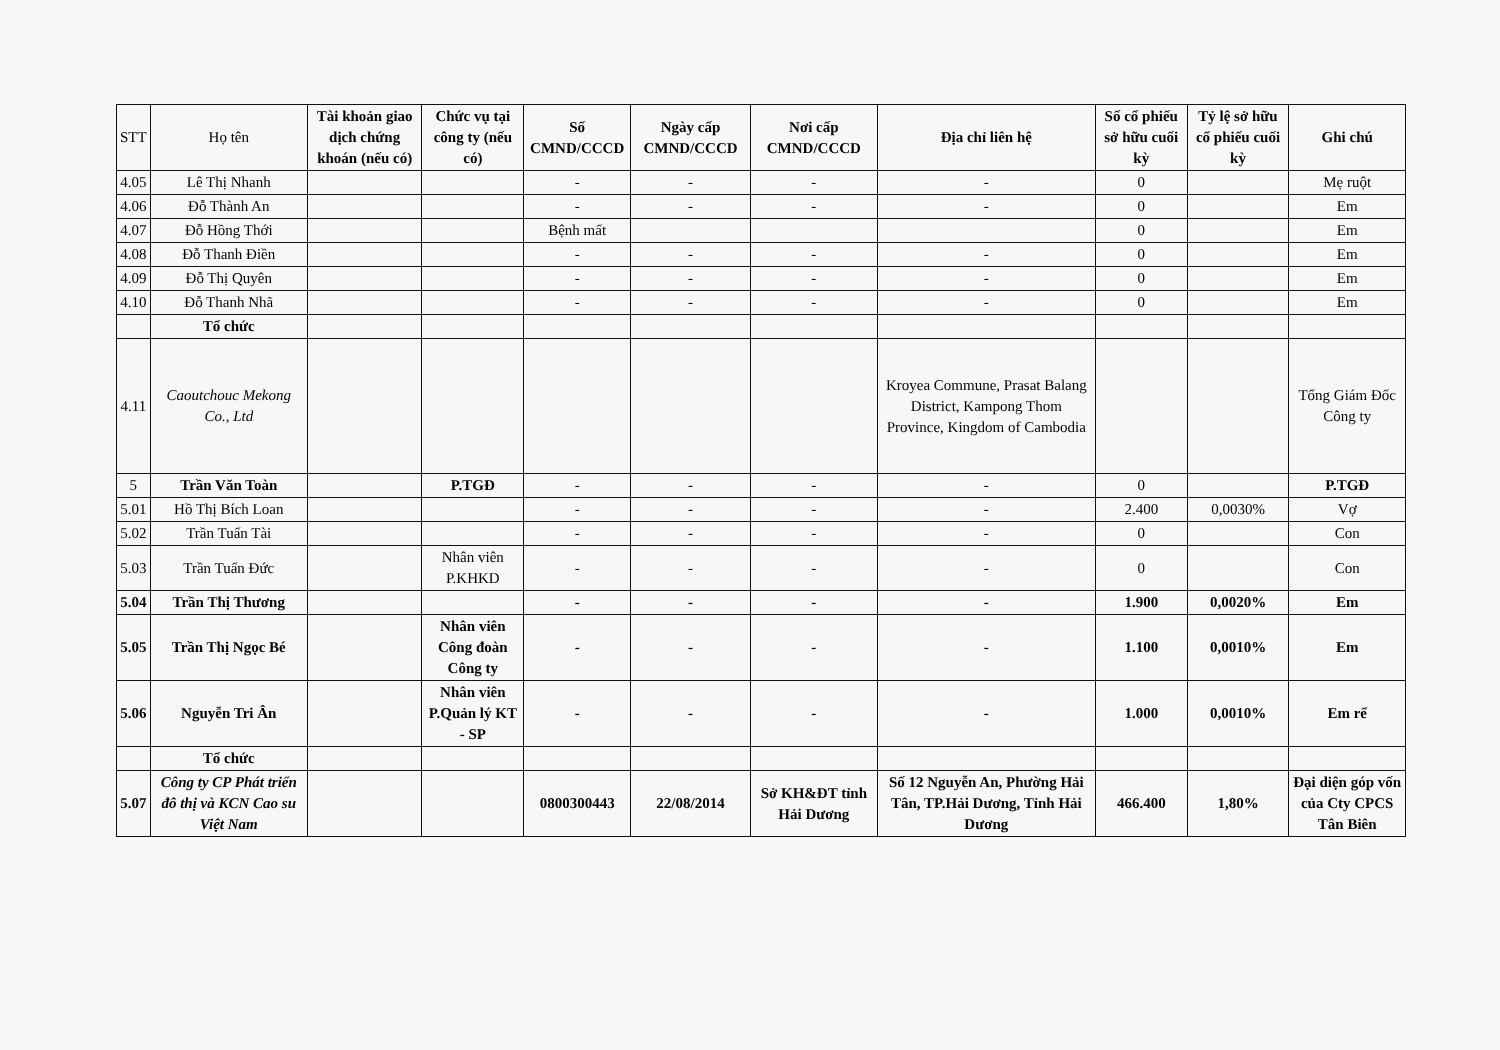| STT | Họ tên | Tài khoản giao dịch chứng khoán (nếu có) | Chức vụ tại công ty (nếu có) | Số CMND/CCCD | Ngày cấp CMND/CCCD | Nơi cấp CMND/CCCD | Địa chỉ liên hệ | Số cổ phiếu sở hữu cuối kỳ | Tỷ lệ sở hữu cổ phiếu cuối kỳ | Ghi chú |
| --- | --- | --- | --- | --- | --- | --- | --- | --- | --- | --- |
| 4.05 | Lê Thị Nhanh | | | - | - | - | - | 0 | | Mẹ ruột |
| 4.06 | Đỗ Thành An | | | - | - | - | - | 0 | | Em |
| 4.07 | Đỗ Hồng Thới | | | Bệnh mất | | | | 0 | | Em |
| 4.08 | Đỗ Thanh Điền | | | - | - | - | - | 0 | | Em |
| 4.09 | Đỗ Thị Quyên | | | - | - | - | - | 0 | | Em |
| 4.10 | Đỗ Thanh Nhã | | | - | - | - | - | 0 | | Em |
| | Tổ chức | | | | | | | | | |
| 4.11 | Caoutchouc Mekong Co., Ltd | | | | | | Kroyea Commune, Prasat Balang District, Kampong Thom Province, Kingdom of Cambodia | | | Tổng Giám Đốc Công ty |
| 5 | Trần Văn Toàn | | P.TGĐ | - | - | - | - | 0 | | P.TGĐ |
| 5.01 | Hồ Thị Bích Loan | | | - | - | - | - | 2.400 | 0,0030% | Vợ |
| 5.02 | Trần Tuấn Tài | | | - | - | - | - | 0 | | Con |
| 5.03 | Trần Tuấn Đức | | Nhân viên P.KHKD | - | - | - | - | 0 | | Con |
| 5.04 | Trần Thị Thương | | | - | - | - | - | 1.900 | 0,0020% | Em |
| 5.05 | Trần Thị Ngọc Bé | | Nhân viên Công đoàn Công ty | - | - | - | - | 1.100 | 0,0010% | Em |
| 5.06 | Nguyễn Tri Ân | | Nhân viên P.Quản lý KT - SP | - | - | - | - | 1.000 | 0,0010% | Em rể |
| | Tổ chức | | | | | | | | | |
| 5.07 | Công ty CP Phát triển đô thị và KCN Cao su Việt Nam | | | 0800300443 | 22/08/2014 | Sở KH&ĐT tỉnh Hải Dương | Số 12 Nguyễn An, Phường Hải Tân, TP.Hải Dương, Tỉnh Hải Dương | 466.400 | 1,80% | Đại diện góp vốn của Cty CPCS Tân Biên |